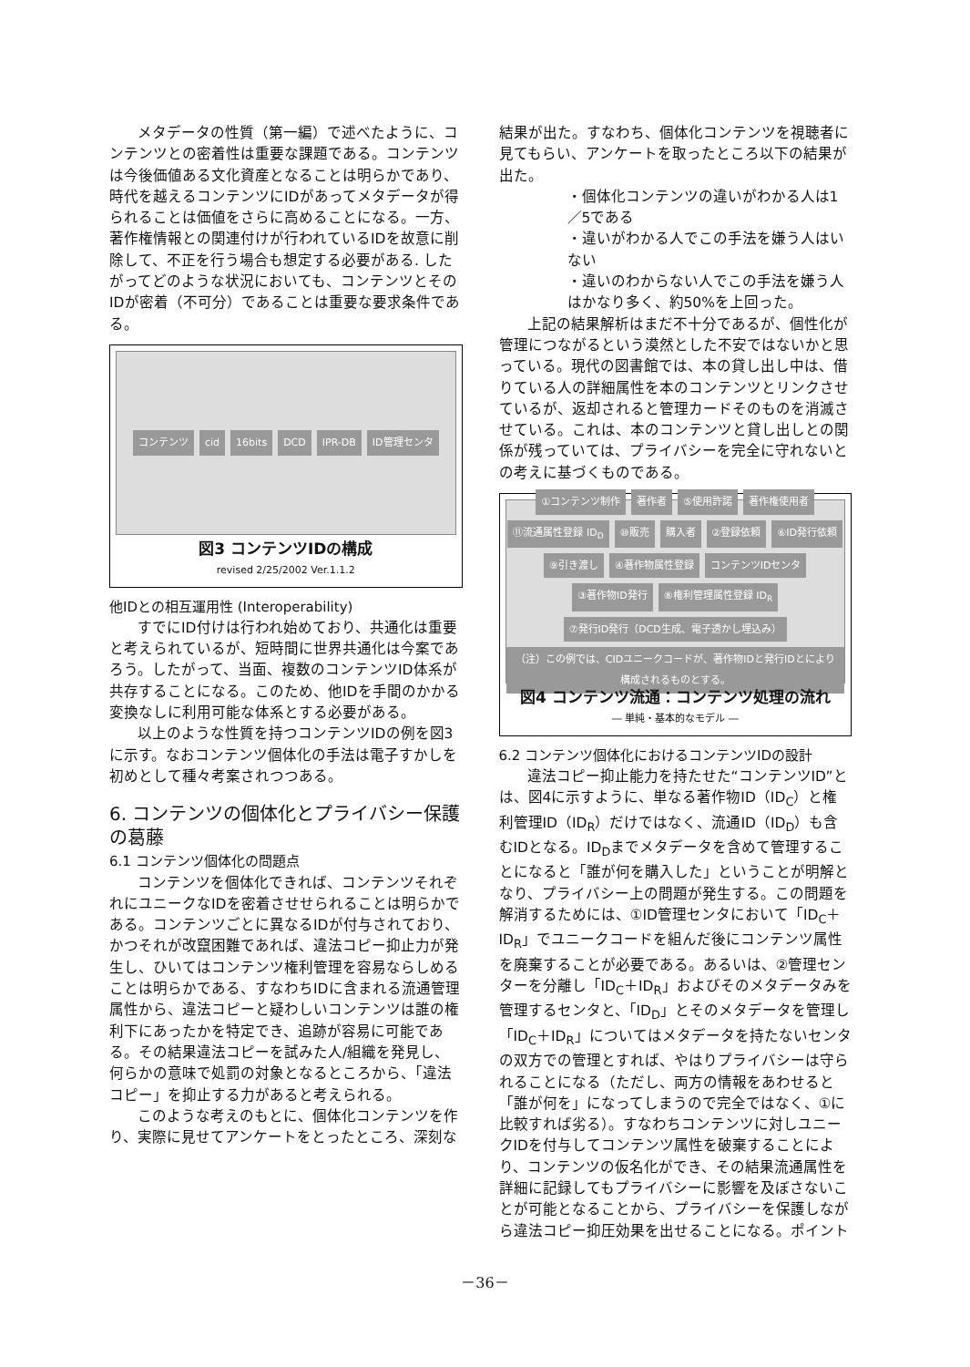メタデータの性質（第一編）で述べたように、コンテンツとの密着性は重要な課題である。コンテンツは今後価値ある文化資産となることは明らかであり、時代を越えるコンテンツにIDがあってメタデータが得られることは価値をさらに高めることになる。一方、著作権情報との関連付けが行われているIDを故意に削除して、不正を行う場合も想定する必要がある. したがってどのような状況においても、コンテンツとそのIDが密着（不可分）であることは重要な要求条件である。
コンテンツ cid 16bits DCD IPR-DB ID管理センタ
図3 コンテンツIDの構成
revised 2/25/2002 Ver.1.1.2
他IDとの相互運用性 (Interoperability)
すでにID付けは行われ始めており、共通化は重要と考えられているが、短時間に世界共通化は今案であろう。したがって、当面、複数のコンテンツID体系が共存することになる。このため、他IDを手間のかかる変換なしに利用可能な体系とする必要がある。
以上のような性質を持つコンテンツIDの例を図3に示す。なおコンテンツ個体化の手法は電子すかしを初めとして種々考案されつつある。
6. コンテンツの個体化とプライバシー保護の葛藤
6.1 コンテンツ個体化の問題点
コンテンツを個体化できれば、コンテンツそれぞれにユニークなIDを密着させせられることは明らかである。コンテンツごとに異なるIDが付与されており、かつそれが改竄困難であれば、違法コピー抑止力が発生し、ひいてはコンテンツ権利管理を容易ならしめることは明らかである、すなわちIDに含まれる流通管理属性から、違法コピーと疑わしいコンテンツは誰の権利下にあったかを特定でき、追跡が容易に可能である。その結果違法コピーを試みた人/組織を発見し、何らかの意味で処罰の対象となるところから、「違法コピー」を抑止する力があると考えられる。
このような考えのもとに、個体化コンテンツを作り、実際に見せてアンケートをとったところ、深刻な
結果が出た。すなわち、個体化コンテンツを視聴者に見てもらい、アンケートを取ったところ以下の結果が出た。
・個体化コンテンツの違いがわかる人は1／5である
・違いがわかる人でこの手法を嫌う人はいない
・違いのわからない人でこの手法を嫌う人はかなり多く、約50%を上回った。
上記の結果解析はまだ不十分であるが、個性化が管理につながるという漠然とした不安ではないかと思っている。現代の図書館では、本の貸し出し中は、借りている人の詳細属性を本のコンテンツとリンクさせているが、返却されると管理カードそのものを消滅させている。これは、本のコンテンツと貸し出しとの関係が残っていては、プライバシーを完全に守れないとの考えに基づくものである。
①コンテンツ制作 著作者 ⑤使用許諾 著作権使用者 ⑪流通属性登録 ID<sub>D</sub> ⑩販売 購入者 ②登録依頼 ⑥ID発行依頼 ⑨引き渡し ④著作物属性登録 コンテンツIDセンタ ③著作物ID発行 ⑧権利管理属性登録 ID<sub>R</sub> ⑦発行ID発行（DCD生成、電子透かし埋込み） （注）この例では、CIDユニークコードが、著作物IDと発行IDとにより構成されるものとする。
図4 コンテンツ流通：コンテンツ処理の流れ
― 単純・基本的なモデル ―
6.2 コンテンツ個体化におけるコンテンツIDの設計
違法コピー抑止能力を持たせた“コンテンツID”とは、図4に示すように、単なる著作物ID（ID<sub>C</sub>）と権利管理ID（ID<sub>R</sub>）だけではなく、流通ID（ID<sub>D</sub>）も含むIDとなる。ID<sub>D</sub>までメタデータを含めて管理することになると「誰が何を購入した」ということが明解となり、プライバシー上の問題が発生する。この問題を解消するためには、①ID管理センタにおいて「ID<sub>C</sub>＋ID<sub>R</sub>」でユニークコードを組んだ後にコンテンツ属性を廃棄することが必要である。あるいは、②管理センターを分離し「ID<sub>C</sub>＋ID<sub>R</sub>」およびそのメタデータみを管理するセンタと、「ID<sub>D</sub>」とそのメタデータを管理し「ID<sub>C</sub>＋ID<sub>R</sub>」についてはメタデータを持たないセンタの双方での管理とすれば、やはりプライバシーは守られることになる（ただし、両方の情報をあわせると「誰が何を」になってしまうので完全ではなく、①に比較すれば劣る）。すなわちコンテンツに対しユニークIDを付与してコンテンツ属性を破棄することにより、コンテンツの仮名化ができ、その結果流通属性を詳細に記録してもプライバシーに影響を及ぼさないことが可能となることから、プライバシーを保護しながら違法コピー抑圧効果を出せることになる。ポイント
－36－